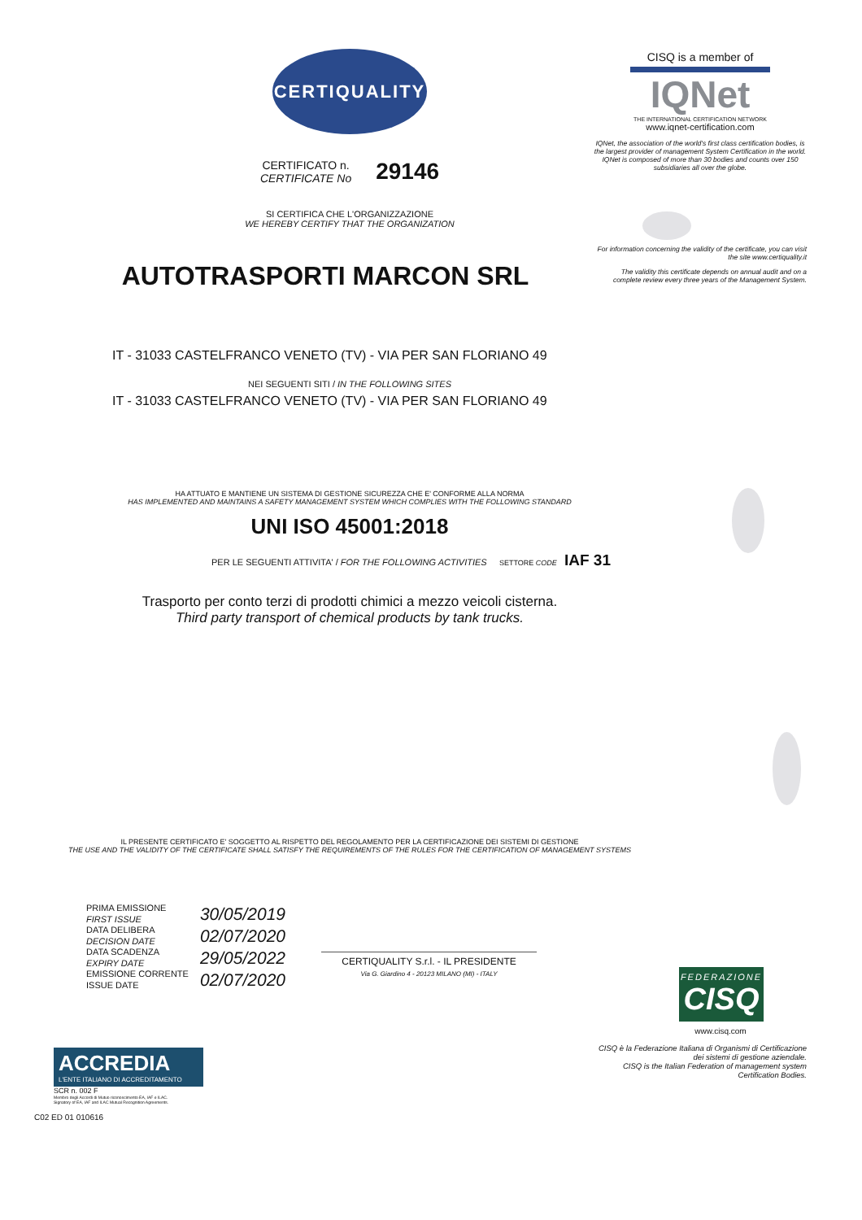CERTIQUALITY
CERTIFICATO n.
CERTIFICATE No
29146
SI CERTIFICA CHE L'ORGANIZZAZIONE
WE HEREBY CERTIFY THAT THE ORGANIZATION
AUTOTRASPORTI MARCON SRL
IT - 31033 CASTELFRANCO VENETO (TV) - VIA PER SAN FLORIANO 49
NEI SEGUENTI SITI / IN THE FOLLOWING SITES
IT - 31033 CASTELFRANCO VENETO (TV) - VIA PER SAN FLORIANO 49
HA ATTUATO E MANTIENE UN SISTEMA DI GESTIONE SICUREZZA CHE E' CONFORME ALLA NORMA
HAS IMPLEMENTED AND MAINTAINS A SAFETY MANAGEMENT SYSTEM WHICH COMPLIES WITH THE FOLLOWING STANDARD
UNI ISO 45001:2018
PER LE SEGUENTI ATTIVITA' / FOR THE FOLLOWING ACTIVITIES SETTORE CODE IAF 31
Trasporto per conto terzi di prodotti chimici a mezzo veicoli cisterna.
Third party transport of chemical products by tank trucks.
IL PRESENTE CERTIFICATO E' SOGGETTO AL RISPETTO DEL REGOLAMENTO PER LA CERTIFICAZIONE DEI SISTEMI DI GESTIONE
THE USE AND THE VALIDITY OF THE CERTIFICATE SHALL SATISFY THE REQUIREMENTS OF THE RULES FOR THE CERTIFICATION OF MANAGEMENT SYSTEMS
PRIMA EMISSIONE
FIRST ISSUE
DATA DELIBERA
DECISION DATE
DATA SCADENZA
EXPIRY DATE
EMISSIONE CORRENTE
ISSUE DATE
30/05/2019
02/07/2020
29/05/2022
02/07/2020
CERTIQUALITY S.r.l. - IL PRESIDENTE
Via G. Giardino 4 - 20123 MILANO (MI) - ITALY
ACCREDIA
L'ENTE ITALIANO DI ACCREDITAMENTO
SCR n. 002 F
Membro degli Accordi di Mutuo riconoscimento EA, IAF e ILAC.
Signatory of EA, IAF and ILAC Mutual Recognition Agreements.
C02 ED 01 010616
CISQ is a member of
IQNet
THE INTERNATIONAL CERTIFICATION NETWORK
www.iqnet-certification.com
IQNet, the association of the world's first class certification bodies, is the largest provider of management System Certification in the world.
IQNet is composed of more than 30 bodies and counts over 150 subsidiaries all over the globe.
For information concerning the validity of the certificate, you can visit the site www.certiquality.it
The validity this certificate depends on annual audit and on a complete review every three years of the Management System.
FEDERAZIONE
CISQ
www.cisq.com
CISQ è la Federazione Italiana di Organismi di Certificazione dei sistemi di gestione aziendale.
CISQ is the Italian Federation of management system Certification Bodies.